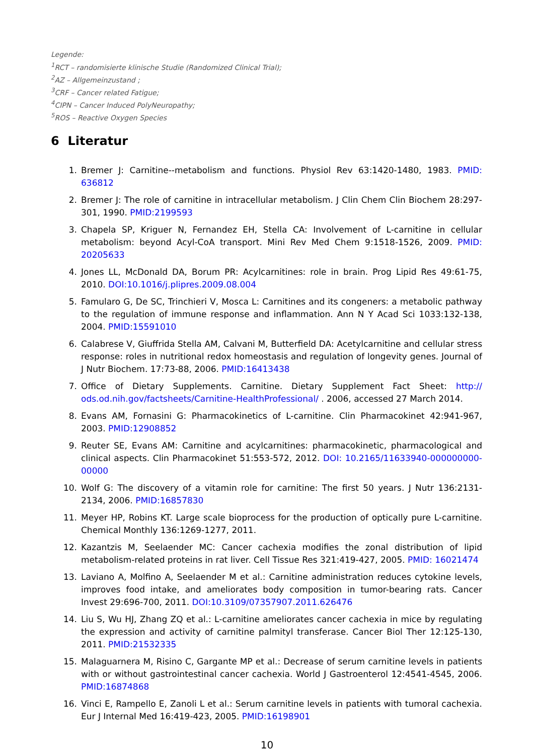Legende:
<sup>1</sup> RCT – randomisierte klinische Studie (Randomized Clinical Trial);
<sup>2</sup> AZ – Allgemeinzustand ;
<sup>3</sup> CRF – Cancer related Fatigue;
<sup>4</sup> CIPN – Cancer Induced PolyNeuropathy;
<sup>5</sup> ROS – Reactive Oxygen Species
6 Literatur
1. Bremer J: Carnitine--metabolism and functions. Physiol Rev 63:1420-1480, 1983. PMID: 636812
2. Bremer J: The role of carnitine in intracellular metabolism. J Clin Chem Clin Biochem 28:297-301, 1990. PMID:2199593
3. Chapela SP, Kriguer N, Fernandez EH, Stella CA: Involvement of L-carnitine in cellular metabolism: beyond Acyl-CoA transport. Mini Rev Med Chem 9:1518-1526, 2009. PMID: 20205633
4. Jones LL, McDonald DA, Borum PR: Acylcarnitines: role in brain. Prog Lipid Res 49:61-75, 2010. DOI:10.1016/j.plipres.2009.08.004
5. Famularo G, De SC, Trinchieri V, Mosca L: Carnitines and its congeners: a metabolic pathway to the regulation of immune response and inflammation. Ann N Y Acad Sci 1033:132-138, 2004. PMID:15591010
6. Calabrese V, Giuffrida Stella AM, Calvani M, Butterfield DA: Acetylcarnitine and cellular stress response: roles in nutritional redox homeostasis and regulation of longevity genes. Journal of J Nutr Biochem. 17:73-88, 2006. PMID:16413438
7. Office of Dietary Supplements. Carnitine. Dietary Supplement Fact Sheet: http:// ods.od.nih.gov/factsheets/Carnitine-HealthProfessional/ . 2006, accessed 27 March 2014.
8. Evans AM, Fornasini G: Pharmacokinetics of L-carnitine. Clin Pharmacokinet 42:941-967, 2003. PMID:12908852
9. Reuter SE, Evans AM: Carnitine and acylcarnitines: pharmacokinetic, pharmacological and clinical aspects. Clin Pharmacokinet 51:553-572, 2012. DOI: 10.2165/11633940-000000000-00000
10. Wolf G: The discovery of a vitamin role for carnitine: The first 50 years. J Nutr 136:2131-2134, 2006. PMID:16857830
11. Meyer HP, Robins KT. Large scale bioprocess for the production of optically pure L-carnitine. Chemical Monthly 136:1269-1277, 2011.
12. Kazantzis M, Seelaender MC: Cancer cachexia modifies the zonal distribution of lipid metabolism-related proteins in rat liver. Cell Tissue Res 321:419-427, 2005. PMID: 16021474
13. Laviano A, Molfino A, Seelaender M et al.: Carnitine administration reduces cytokine levels, improves food intake, and ameliorates body composition in tumor-bearing rats. Cancer Invest 29:696-700, 2011. DOI:10.3109/07357907.2011.626476
14. Liu S, Wu HJ, Zhang ZQ et al.: L-carnitine ameliorates cancer cachexia in mice by regulating the expression and activity of carnitine palmityl transferase. Cancer Biol Ther 12:125-130, 2011. PMID:21532335
15. Malaguarnera M, Risino C, Gargante MP et al.: Decrease of serum carnitine levels in patients with or without gastrointestinal cancer cachexia. World J Gastroenterol 12:4541-4545, 2006. PMID:16874868
16. Vinci E, Rampello E, Zanoli L et al.: Serum carnitine levels in patients with tumoral cachexia. Eur J Internal Med 16:419-423, 2005. PMID:16198901
10